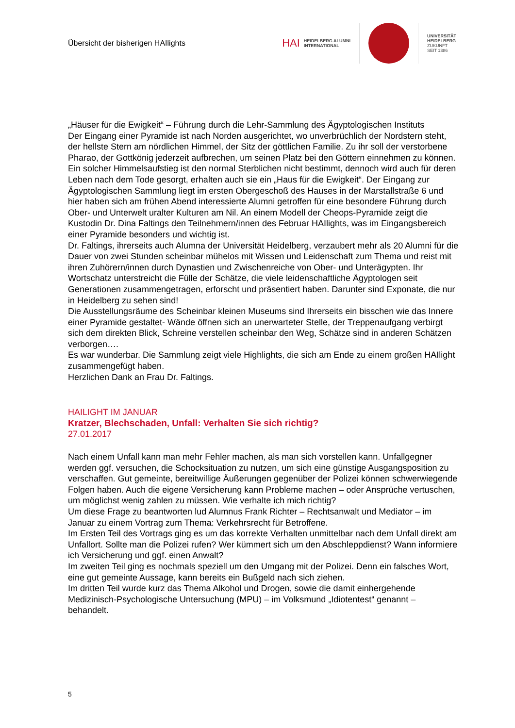Übersicht der bisherigen HAIlights
HAI HEIDELBERG ALUMNI
INTERNATIONAL
UNIVERSITÄT
HEIDELBERG
ZUKUNFT
SEIT 1386
„Häuser für die Ewigkeit“ – Führung durch die Lehr-Sammlung des Ägyptologischen Instituts
Der Eingang einer Pyramide ist nach Norden ausgerichtet, wo unverbrüchlich der Nordstern steht, der hellste Stern am nördlichen Himmel, der Sitz der göttlichen Familie. Zu ihr soll der verstorbene Pharao, der Gottkönig jederzeit aufbrechen, um seinen Platz bei den Göttern einnehmen zu können. Ein solcher Himmelsaufstieg ist den normal Sterblichen nicht bestimmt, dennoch wird auch für deren Leben nach dem Tode gesorgt, erhalten auch sie ein „Haus für die Ewigkeit“. Der Eingang zur Ägyptologischen Sammlung liegt im ersten Obergeschoß des Hauses in der Marstallstraße 6 und hier haben sich am frühen Abend interessierte Alumni getroffen für eine besondere Führung durch Ober- und Unterwelt uralter Kulturen am Nil. An einem Modell der Cheops-Pyramide zeigt die Kustodin Dr. Dina Faltings den Teilnehmern/innen des Februar HAIlights, was im Eingangsbereich einer Pyramide besonders und wichtig ist.
Dr. Faltings, ihrerseits auch Alumna der Universität Heidelberg, verzaubert mehr als 20 Alumni für die Dauer von zwei Stunden scheinbar mühelos mit Wissen und Leidenschaft zum Thema und reist mit ihren Zuhörern/innen durch Dynastien und Zwischenreiche von Ober- und Unterägypten. Ihr Wortschatz unterstreicht die Fülle der Schätze, die viele leidenschaftliche Ägyptologen seit Generationen zusammengetragen, erforscht und präsentiert haben. Darunter sind Exponate, die nur in Heidelberg zu sehen sind!
Die Ausstellungsräume des Scheinbar kleinen Museums sind Ihrerseits ein bisschen wie das Innere einer Pyramide gestaltet- Wände öffnen sich an unerwarteter Stelle, der Treppenaufgang verbirgt sich dem direkten Blick, Schreine verstellen scheinbar den Weg, Schätze sind in anderen Schätzen verborgen….
Es war wunderbar. Die Sammlung zeigt viele Highlights, die sich am Ende zu einem großen HAIlight zusammengefügt haben.
Herzlichen Dank an Frau Dr. Faltings.
HAILIGHT IM JANUAR
Kratzer, Blechschaden, Unfall: Verhalten Sie sich richtig?
27.01.2017
Nach einem Unfall kann man mehr Fehler machen, als man sich vorstellen kann. Unfallgegner werden ggf. versuchen, die Schocksituation zu nutzen, um sich eine günstige Ausgangsposition zu verschaffen. Gut gemeinte, bereitwillige Äußerungen gegenüber der Polizei können schwerwiegende Folgen haben. Auch die eigene Versicherung kann Probleme machen – oder Ansprüche vertuschen, um möglichst wenig zahlen zu müssen. Wie verhalte ich mich richtig?
Um diese Frage zu beantworten lud Alumnus Frank Richter – Rechtsanwalt und Mediator – im Januar zu einem Vortrag zum Thema: Verkehrsrecht für Betroffene.
Im Ersten Teil des Vortrags ging es um das korrekte Verhalten unmittelbar nach dem Unfall direkt am Unfallort. Sollte man die Polizei rufen? Wer kümmert sich um den Abschleppdienst? Wann informiere ich Versicherung und ggf. einen Anwalt?
Im zweiten Teil ging es nochmals speziell um den Umgang mit der Polizei. Denn ein falsches Wort, eine gut gemeinte Aussage, kann bereits ein Bußgeld nach sich ziehen.
Im dritten Teil wurde kurz das Thema Alkohol und Drogen, sowie die damit einhergehende Medizinisch-Psychologische Untersuchung (MPU) – im Volksmund „Idiotentest“ genannt – behandelt.
5